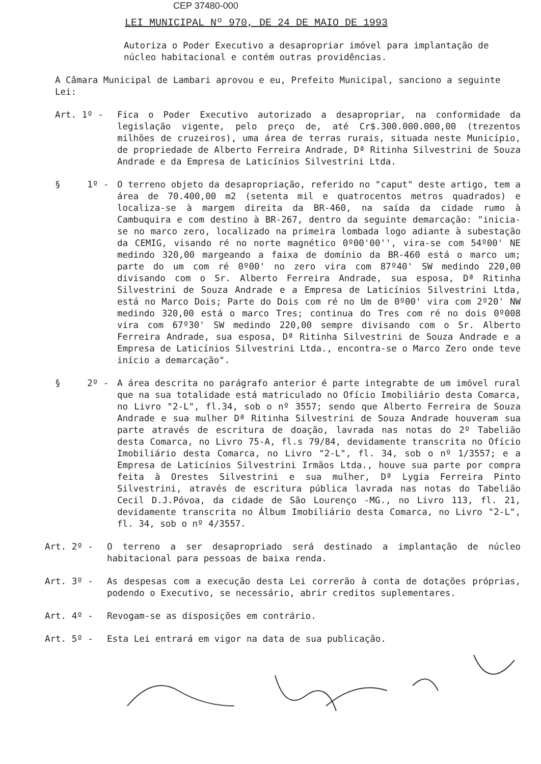CEP 37480-000
LEI MUNICIPAL Nº 970, DE 24 DE MAIO DE 1993
Autoriza o Poder Executivo a desapropriar imóvel para implantação de núcleo habitacional e contém outras providências.
A Câmara Municipal de Lambari aprovou e eu, Prefeito Municipal, sanciono a seguinte Lei:
Art. 1º -
Fica o Poder Executivo autorizado a desapropriar, na conformidade da legislação vigente, pelo preço de, até Cr$.300.000.000,00 (trezentos milhões de cruzeiros), uma área de terras rurais, situada neste Município, de propriedade de Alberto Ferreira Andrade, Dª Ritinha Silvestrini de Souza Andrade e da Empresa de Laticínios Silvestrini Ltda.
§ 1º -
O terreno objeto da desapropriação, referido no "caput" deste artigo, tem a área de 70.400,00 m2 (setenta mil e quatrocentos metros quadrados) e localiza-se à margem direita da BR-460, na saída da cidade rumo à Cambuquira e com destino à BR-267, dentro da seguinte demarcação: "inicia-se no marco zero, localizado na primeira lombada logo adiante à subestação da CEMIG, visando ré no norte magnético 0º00'00'', vira-se com 54º00' NE medindo 320,00 margeando a faixa de domínio da BR-460 está o marco um; parte do um com ré 0º00' no zero vira com 87º40' SW medindo 220,00 divisando com o Sr. Alberto Ferreira Andrade, sua esposa, Dª Ritinha Silvestrini de Souza Andrade e a Empresa de Laticínios Silvestrini Ltda, está no Marco Dois; Parte do Dois com ré no Um de 0º00' vira com 2º20' NW medindo 320,00 está o marco Tres; continua do Tres com ré no dois 0º008 vira com 67º30' SW medindo 220,00 sempre divisando com o Sr. Alberto Ferreira Andrade, sua esposa, Dª Ritinha Silvestrini de Souza Andrade e a Empresa de Laticínios Silvestrini Ltda., encontra-se o Marco Zero onde teve início a demarcação".
§ 2º -
A área descrita no parágrafo anterior é parte integrabte de um imóvel rural que na sua totalidade está matriculado no Ofício Imobiliário desta Comarca, no Livro "2-L", fl.34, sob o nº 3557; sendo que Alberto Ferreira de Souza Andrade e sua mulher Dª Ritinha Silvestrini de Souza Andrade houveram sua parte através de escritura de doação, lavrada nas notas do 2º Tabelião desta Comarca, no Livro 75-A, fl.s 79/84, devidamente transcrita no Ofício Imobiliário desta Comarca, no Livro "2-L", fl. 34, sob o nº 1/3557; e a Empresa de Laticínios Silvestrini Irmãos Ltda., houve sua parte por compra feita à Orestes Silvestrini e sua mulher, Dª Lygia Ferreira Pinto Silvestrini, através de escritura pública lavrada nas notas do Tabelião Cecil D.J.Póvoa, da cidade de São Lourenço -MG., no Livro 113, fl. 21, devidamente transcrita no Álbum Imobiliário desta Comarca, no Livro "2-L", fl. 34, sob o nº 4/3557.
Art. 2º -
O terreno a ser desapropriado será destinado a implantação de núcleo habitacional para pessoas de baixa renda.
Art. 3º -
As despesas com a execução desta Lei correrão à conta de dotações próprias, podendo o Executivo, se necessário, abrir creditos suplementares.
Art. 4º -
Revogam-se as disposições em contrário.
Art. 5º -
Esta Lei entrará em vigor na data de sua publicação.